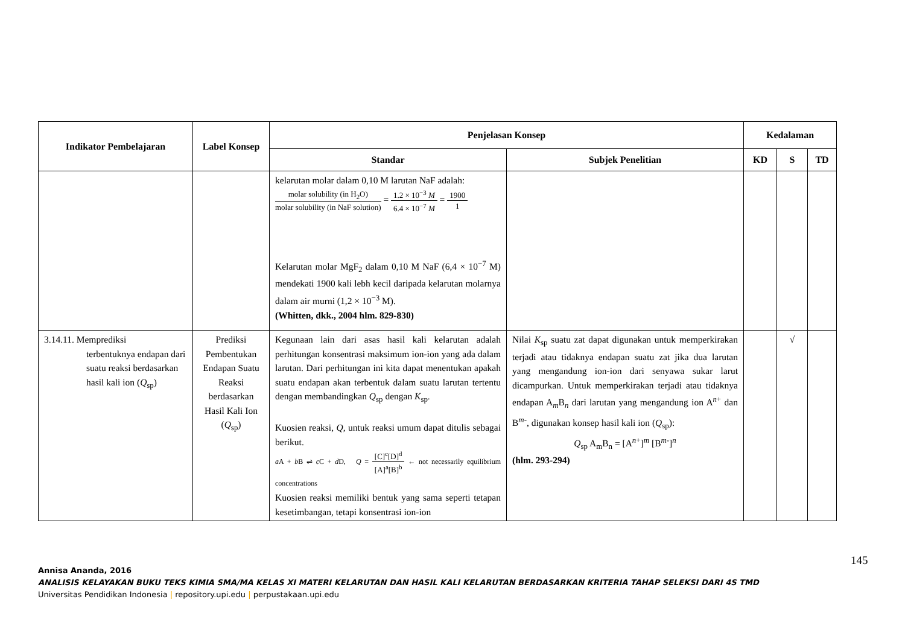| Indikator Pembelajaran | Label Konsep | Penjelasan Konsep | | Kedalaman | | |
| --- | --- | --- | --- | --- | --- | --- |
| | | Standar | Subjek Penelitian | KD | S | TD |
| | | kelarutan molar dalam 0,10 M larutan NaF adalah: molar solubility (in H<sub>2</sub>O) molar solubility (in NaF solution) = 1.2 × 10<sup>−3</sup> M 6.4 × 10<sup>−7</sup> M = 1900 1 Kelarutan molar MgF<sub>2</sub> dalam 0,10 M NaF (6,4 × 10<sup>−7</sup> M) mendekati 1900 kali lebh kecil daripada kelarutan molarnya dalam air murni (1,2 × 10<sup>−3</sup> M). (Whitten, dkk., 2004 hlm. 829-830) | | | | |
| 3.14.11. Memprediksi terbentuknya endapan dari suatu reaksi berdasarkan hasil kali ion ( Q<sub>sp</sub>) | Prediksi Pembentukan Endapan Suatu Reaksi berdasarkan Hasil Kali Ion ( Q<sub>sp</sub>) | Kegunaan lain dari asas hasil kali kelarutan adalah perhitungan konsentrasi maksimum ion-ion yang ada dalam larutan. Dari perhitungan ini kita dapat menentukan apakah suatu endapan akan terbentuk dalam suatu larutan tertentu dengan membandingkan Q<sub>sp</sub> dengan K<sub>sp</sub>. Kuosien reaksi, Q , untuk reaksi umum dapat ditulis sebagai berikut. a A + b B ⇌ c C + d D, Q = [C]<sup>c</sup>[D]<sup>d</sup> [A]<sup>a</sup>[B]<sup>b</sup> ← not necessarily equilibrium concentrations Kuosien reaksi memiliki bentuk yang sama seperti tetapan kesetimbangan, tetapi konsentrasi ion-ion | Nilai K<sub>sp</sub> suatu zat dapat digunakan untuk memperkirakan terjadi atau tidaknya endapan suatu zat jika dua larutan yang mengandung ion-ion dari senyawa sukar larut dicampurkan. Untuk memperkirakan terjadi atau tidaknya endapan A<sub>m</sub>B<sub>n</sub> dari larutan yang mengandung ion A<sup>n+</sup> dan B<sup>m-</sup>, digunakan konsep hasil kali ion ( Q<sub>sp</sub>): Q<sub>sp</sub> A<sub>m</sub>B<sub>n</sub> = [A<sup>n+</sup>]<sup>m</sup> [B<sup>m-</sup>]<sup>n</sup> (hlm. 293-294) | | √ | |
145
Annisa Ananda, 2016
ANALISIS KELAYAKAN BUKU TEKS KIMIA SMA/MA KELAS XI MATERI KELARUTAN DAN HASIL KALI KELARUTAN BERDASARKAN KRITERIA TAHAP SELEKSI DARI 4S TMD
Universitas Pendidikan Indonesia | repository.upi.edu | perpustakaan.upi.edu